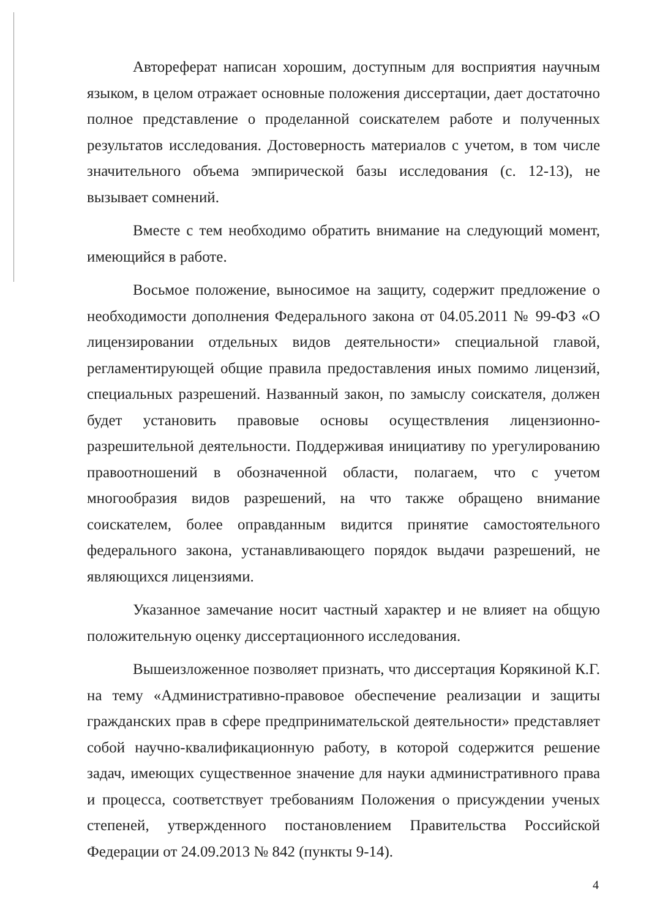Автореферат написан хорошим, доступным для восприятия научным языком, в целом отражает основные положения диссертации, дает достаточно полное представление о проделанной соискателем работе и полученных результатов исследования. Достоверность материалов с учетом, в том числе значительного объема эмпирической базы исследования (с. 12-13), не вызывает сомнений.
Вместе с тем необходимо обратить внимание на следующий момент, имеющийся в работе.
Восьмое положение, выносимое на защиту, содержит предложение о необходимости дополнения Федерального закона от 04.05.2011 № 99-ФЗ «О лицензировании отдельных видов деятельности» специальной главой, регламентирующей общие правила предоставления иных помимо лицензий, специальных разрешений. Названный закон, по замыслу соискателя, должен будет установить правовые основы осуществления лицензионно-разрешительной деятельности. Поддерживая инициативу по урегулированию правоотношений в обозначенной области, полагаем, что с учетом многообразия видов разрешений, на что также обращено внимание соискателем, более оправданным видится принятие самостоятельного федерального закона, устанавливающего порядок выдачи разрешений, не являющихся лицензиями.
Указанное замечание носит частный характер и не влияет на общую положительную оценку диссертационного исследования.
Вышеизложенное позволяет признать, что диссертация Корякиной К.Г. на тему «Административно-правовое обеспечение реализации и защиты гражданских прав в сфере предпринимательской деятельности» представляет собой научно-квалификационную работу, в которой содержится решение задач, имеющих существенное значение для науки административного права и процесса, соответствует требованиям Положения о присуждении ученых степеней, утвержденного постановлением Правительства Российской Федерации от 24.09.2013 № 842 (пункты 9-14).
4